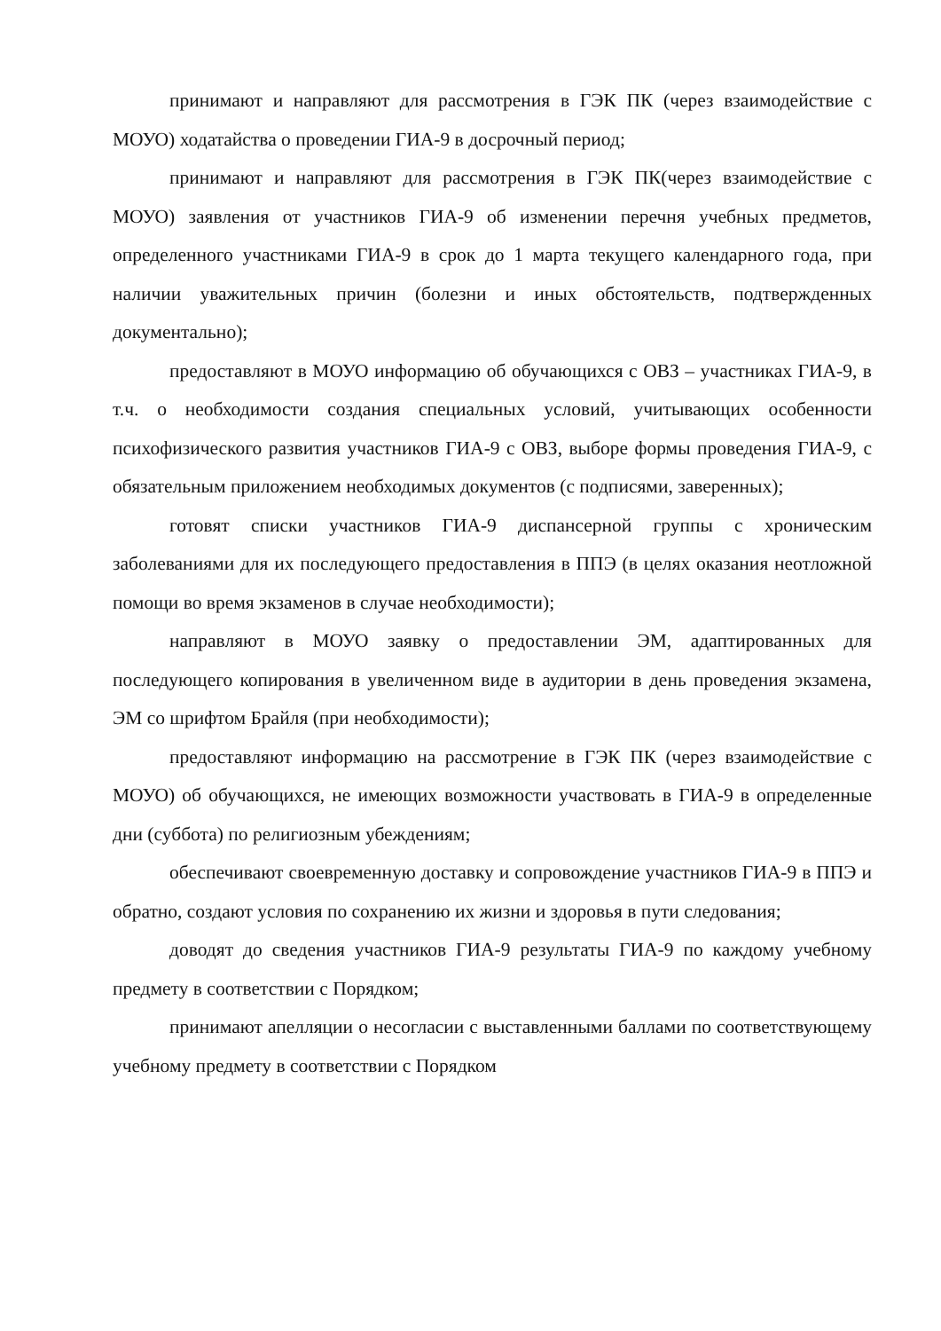принимают и направляют для рассмотрения в ГЭК ПК (через взаимодействие с МОУО) ходатайства о проведении ГИА-9 в досрочный период;
принимают и направляют для рассмотрения в ГЭК ПК(через взаимодействие с МОУО) заявления от участников ГИА-9 об изменении перечня учебных предметов, определенного участниками ГИА-9 в срок до 1 марта текущего календарного года, при наличии уважительных причин (болезни и иных обстоятельств, подтвержденных документально);
предоставляют в МОУО информацию об обучающихся с ОВЗ – участниках ГИА-9, в т.ч. о необходимости создания специальных условий, учитывающих особенности психофизического развития участников ГИА-9 с ОВЗ, выборе формы проведения ГИА-9, с обязательным приложением необходимых документов (с подписями, заверенных);
готовят списки участников ГИА-9 диспансерной группы с хроническим заболеваниями для их последующего предоставления в ППЭ (в целях оказания неотложной помощи во время экзаменов в случае необходимости);
направляют в МОУО заявку о предоставлении ЭМ, адаптированных для последующего копирования в увеличенном виде в аудитории в день проведения экзамена, ЭМ со шрифтом Брайля (при необходимости);
предоставляют информацию на рассмотрение в ГЭК ПК (через взаимодействие с МОУО) об обучающихся, не имеющих возможности участвовать в ГИА-9 в определенные дни (суббота) по религиозным убеждениям;
обеспечивают своевременную доставку и сопровождение участников ГИА-9 в ППЭ и обратно, создают условия по сохранению их жизни и здоровья в пути следования;
доводят до сведения участников ГИА-9 результаты ГИА-9 по каждому учебному предмету в соответствии с Порядком;
принимают апелляции о несогласии с выставленными баллами по соответствующему учебному предмету в соответствии с Порядком